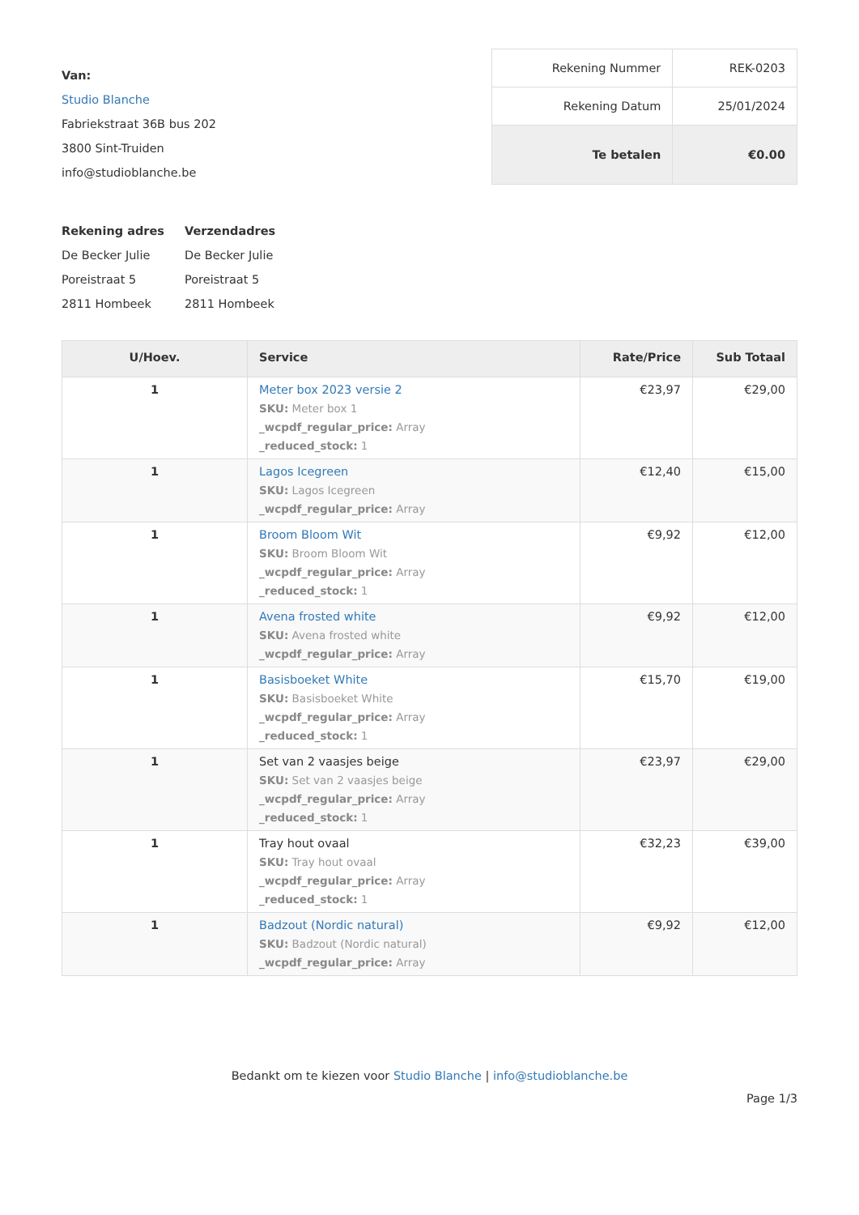Van:
Studio Blanche
Fabriekstraat 36B bus 202
3800 Sint-Truiden
info@studioblanche.be
| Rekening Nummer | REK-0203 |
| Rekening Datum | 25/01/2024 |
| Te betalen | €0.00 |
Rekening adres
De Becker Julie
Poreistraat 5
2811 Hombeek
Verzendadres
De Becker Julie
Poreistraat 5
2811 Hombeek
| U/Hoev. | Service | Rate/Price | Sub Totaal |
| --- | --- | --- | --- |
| 1 | Meter box 2023 versie 2 SKU: Meter box 1 _wcpdf_regular_price: Array _reduced_stock: 1 | €23,97 | €29,00 |
| 1 | Lagos Icegreen SKU: Lagos Icegreen _wcpdf_regular_price: Array | €12,40 | €15,00 |
| 1 | Broom Bloom Wit SKU: Broom Bloom Wit _wcpdf_regular_price: Array _reduced_stock: 1 | €9,92 | €12,00 |
| 1 | Avena frosted white SKU: Avena frosted white _wcpdf_regular_price: Array | €9,92 | €12,00 |
| 1 | Basisboeket White SKU: Basisboeket White _wcpdf_regular_price: Array _reduced_stock: 1 | €15,70 | €19,00 |
| 1 | Set van 2 vaasjes beige SKU: Set van 2 vaasjes beige _wcpdf_regular_price: Array _reduced_stock: 1 | €23,97 | €29,00 |
| 1 | Tray hout ovaal SKU: Tray hout ovaal _wcpdf_regular_price: Array _reduced_stock: 1 | €32,23 | €39,00 |
| 1 | Badzout (Nordic natural) SKU: Badzout (Nordic natural) _wcpdf_regular_price: Array | €9,92 | €12,00 |
Bedankt om te kiezen voor Studio Blanche | info@studioblanche.be
Page 1/3